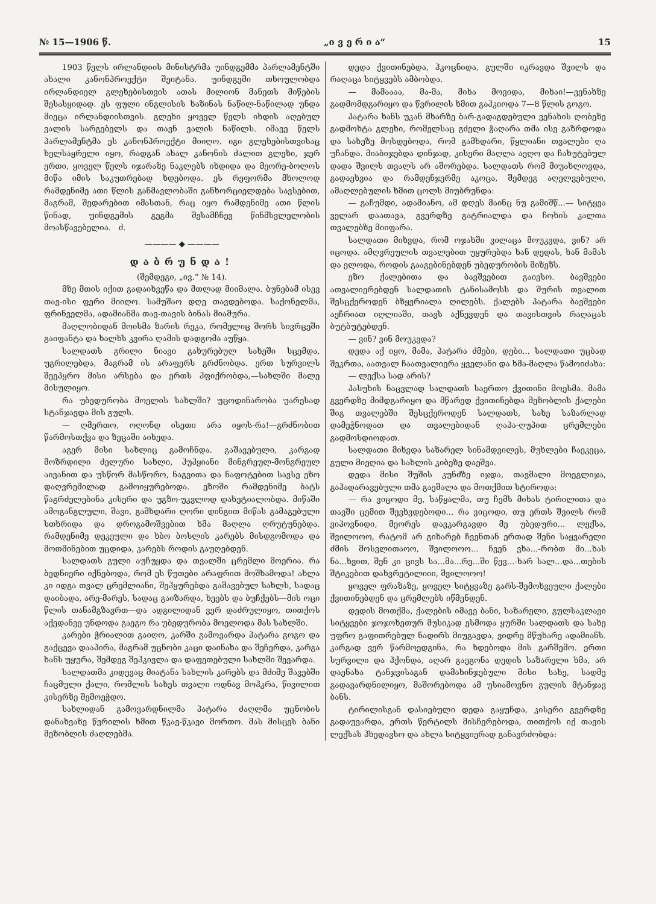№ 15—1906 წ. „ი ვ ე რ ი ა“15
1903 წელს ირლანდიის მინისტრმა უინდგემმა პარლამენტში ახალი კანონპროექტი შეიტანა. უინდგემი თხოულობდა ირლანდიელ გლეხებისთვის ათას მილიონ მანეთს მიწების შესასყიდად. ეს ფული ინგლისის ხაზინას ნაწილ-ნაწილად უნდა მიეცა ირლანდიისთვის. გლეხი ყოველ წელს იხდის აღებულ ვალის სარგებელს და თავნ ვალის ნაწილს. იმავე წელს პარლამენტმა ეს კანონპროექტი მიიღო. იგი გლეხებისთვისაც ხელსაყრელი იყო, რადგან ახალ კანონის ძალით გლეხი, ჯერ ერთი, ყოველ წელს იჯარაზე ნაკლებს იხდიდა და მეორე-ბოლოს მიწა იმის საკუთრებად ხდებოდა. ეს რეფორმა მხოლოდ რამდენიმე ათი წლის განმავლობაში განხორციელდება სავსებით, მაგრამ, შედარებით იმასთან, რაც იყო რამდენიმე ათი წლის წინად, უინდგემის გეგმა შესამჩნევ წინმსვლელობის მოასწავებელია. ძ.
———— ◆ ————
დაბრუნდა!
(შემდეგი, „ივ.“ № 14).
მზე მთის იქით გადაიხვეწა და მთლად მიიმალა. ბუნებამ ისევ თავ-ისი ფერი მიიღო. სამუშაო დღე თავდებოდა. საქონელმა, ფრინველმა, ადამიანმა თავ-თავის ბინას მიაშურა.
მაღლობიდან მოისმა ზარის რეკა, რომელიც შორს სივრცეში გაიფანტა და ხალხს კვირა ღამის დადგომა აუწყა.
სალდათს გრილი ნიავი გახურებულ სახეში სცემდა, უგრილებდა, მაგრამ ის არაფერს გრძნობდა. ერთ სურვილს შეეპყრო მისი არსება და ერთს ჰფიქრობდა,—სახლში მალე მისულიყო.
რა უბედურობა მოელის სახლში? უცოდინარობა უარესად სტანჯავდა მის გულს.
— ღმერთო, ოღონდ ისეთი არა იყოს-რა!—გრძნობით წარმოსთქვა და ზეცაში აიხედა.
აგერ მისი სახლიც გამოჩნდა. გაშავებული, კარგად მოზრდილი ძელური სახლი, ჰუჰყიანი მინგრეულ-მონგრეულ აივანით და უსწორ მასწორო, ნაგვითა და ნაფოტებით სავსე ეზო დაღვრემილად გამოიყურებოდა. ეზოში რამდენიმე ბატს წაგრძელებინა კისერი და უგზო-უკვლოდ დახეტიალობდა. მიწაში ამოგანგლული, შავი, გამხდარი ღორი დინგით მიწას გამაგებული სთხრიდა და დროგამოშვებით ხმა მაღლა ღრუტუნებდა. რამდენიმე დეკეული და ხბო ბოსლის კარებს მისდგომოდა და მოთმინებით უცდიდა, კარებს როდის გაუღებდენ.
სალდათს გული აუჩუყდა და თვალში ცრემლი მოერია. რა ბედნიერი იქნებოდა, რომ ეს წუთები არაფრით მოშხამოდა! ახლა კი იდგა თვალ ცრემლიანი, შეჰყურებდა გაშავებულ სახლს, სადაც დაიბადა, არე-მარეს, სადაც გაიზარდა, ხეებს და ბუჩქებს—მის ოცი წლის თანამგზავრთ—და ადგილიდან ვერ დაძრულიყო, თითქოს აქედანვე უნდოდა გაეგო რა უბედურობა მოელოდა მას სახლში.
კარები ჭრიალით გაიღო, კარში გამოვარდა პატარა გოგო და გაქცევა დააპირა, მაგრამ უცნობი კაცი დაინახა და შეჩერდა, კარგა ხანს უყურა, შემდეგ შეჰკივლა და დაფეთებული სახლში შევარდა.
სალდათმა კიდევაც მიატანა სახლის კარებს და მძიმე შავებში ჩაცმული ქალი, რომლის სახეს თვალი ოდნავ მოჰკრა, წივილით კისერზე შემოეჭდო.
სახლიდან გამოვარდნილმა პატარა ძაღლმა უცნობის დანახვაზე წვრილის ხმით წკავ-წკავი მორთო. მას მისცეს ბანი მეზობლის ძაღლებმა.
დედა ქვითინებდა, ჰკოცნიდა, გულში იკრავდა შვილს და რაღაცა სიტყვებს ამბობდა.
— მამაააა, მა-მა, მიხა მოვიდა, მიხაი!—ვენახზე გადმომდგარიყო და წვრილის ხმით გაჰკიოდა 7—8 წლის გოგო.
პატარა ხანს უკან მხარზე ბარ-გადაგდებული ვენახის ღობეზე გადმოხტა გლეხი, რომელსაც გძელი ჭაღარა თმა ისე გაზრდოდა და სახეზე მოსდებოდა, რომ გამხდარი, წყლიანი თვალები ღა უჩანდა. მიაბიჯებდა დინჯად, კისერი მაღლა აეღო და ჩახუტებულ დადა შვილს თვალს არ აშორებდა. სალდათს რომ მიუახლოვდა, გადაეხვია და რამდენჯერმე აკოცა, შემდეგ აღელვებული, ამაღლებულის ხმით ცოლს მიუბრუნდა:
— გაჩუმდი, ადამიანო, ამ დღეს მაინც ნუ გამიშწ...— სიტყვა ველარ დაათავა, გვერდზე გატრიალდა და ჩოხის კალთა თვალებზე მიიფარა.
სალდათი მიხვდა, რომ ოჯახში ვილაცა მოუკვდა, ვინ? არ იცოდა. ამღვრეულის თვალებით უყურებდა ხან დედას, ხან მამას და ელოდა, როდის გააგებინებდენ უბედურობის მიზეზს.
ეზო ქალებითა და ბავშვებით გაივსო. ბავშვები ათვალიერებდენ სალდათის ტანისამოსს და შურის თვალით შესცქეროდენ ბზყვრიალა ღილებს. ქალებს პატარა ბავშვები აეჩრიათ იღლიაში, თავს აქნევდენ და თავისთვის რაღაცას ბუტბუტებდენ.
— ვინ? ვინ მოუკვდა?
დედა აქ იყო, მამა, პატარა ძმები, დები... სალდათი უცბად შეკრთა, აათვალ ჩაათვალიერა ყველანი და ხმა-მაღლა წამოიძახა:
— ლექსა სად არის?
პასუხის ნაცვლად სალდათს საერთო ქვითინი მოესმა. მამა გვერდზე მიმდგარიყო და მწარედ ქვითინებდა მეზობლის ქალები შიგ თვალებში შესცქეროდენ სალდათს, სახე საზარლად დამეჭნოდათ და თვალებიდან ღაპა-ღუპით ცრემლები გადმოსდიოდათ.
სალდათი მიხვდა საზარელ სინამდვილეს, მუხლები ჩაეკეცა, გული მიეღია და სახლის კიბეზე დაეშვა.
დედა მისი შუშის კუნძზე იჯდა, თავშალი მოეგლიჯა, გაჰადარავებული თმა გაეშალა და მოთქმით სტიროდა:
— რა ვიცოდი მე, საწყალმა, თუ ჩემს მიხას ტირილითა და თავში ცემით შევხვდებოდი... რა ვიცოდი, თუ ერთს შვილს რომ ვიპოვნიდი, მეორეს დავკარგავდი მე უბედური... ლექსა, შვილოოო, რატომ არ გიხარებ ჩვენთან ერთად შენი საყვარელი ძმის მოსვლითაოო, შვილოოო... ჩვენ ვხა...-რობთ მი...ხას ნა...ხვით, შენ კი ცივს სა...მა...რე...ში წევ...-ხარ სალ...და...თების შტიკებით დახვრეტილიიი, შვილოოო!
ყოველ ფრაზაზე, ყოველ სიტყვაზე გარს-შემოხვეული ქალები ქვითინებდენ და ცრემლებს იწმენდენ.
დედის მოთქმა, ქალების იმავე ბანი, საზარელი, გულსაკლავი სიტყვები ჯოჯოხეთურ მუსიკად ესმოდა ყურში სალდათს და სახე უფრო გაფითრებულ ნადირს მიუგავდა, ვიდრე მწუხარე ადამიანს. კარგად ვერ წარმოედგინა, რა ხდებოდა მის გარშემო. ერთი სურვილი და ჰქონდა, აღარ გაეგონა დედის საზარელი ხმა, არ დაენახა ტანჯვისაგან დამახინჯებული მისი სახე, სადმე გადავარდნილიყო, მაშორებოდა ამ უსიამოვნო გულის მტანჯავ ბანს.
ტირილისგან დასიებული დედა გაყუჩდა, კისერი გვერდზე გადაუვარდა, ერთს წერტილს მისჩერებოდა, თითქოს იქ თავის ლექსას ჰხედავსო და ახლა სიტყვიერად განავრძობდა: